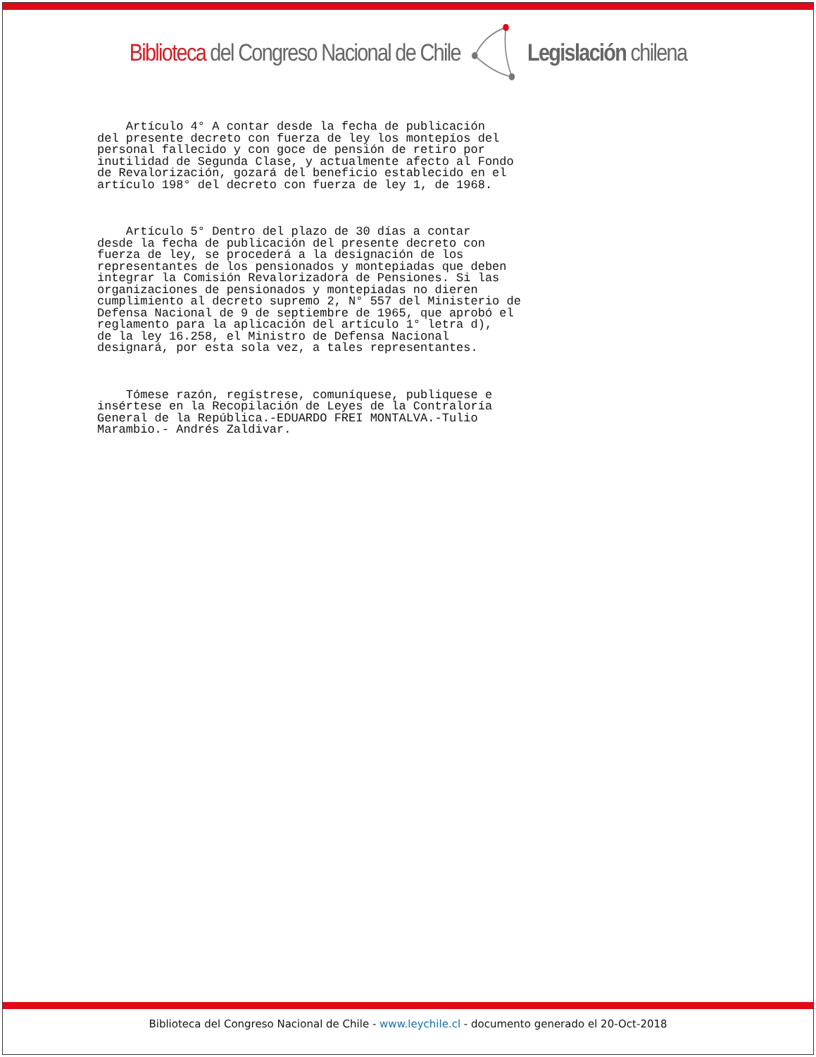Biblioteca del Congreso Nacional de Chile Legislación chilena
Artículo 4° A contar desde la fecha de publicación del presente decreto con fuerza de ley los montepíos del personal fallecido y con goce de pensión de retiro por inutilidad de Segunda Clase, y actualmente afecto al Fondo de Revalorización, gozará del beneficio establecido en el artículo 198° del decreto con fuerza de ley 1, de 1968.
Artículo 5° Dentro del plazo de 30 días a contar desde la fecha de publicación del presente decreto con fuerza de ley, se procederá a la designación de los representantes de los pensionados y montepiadas que deben integrar la Comisión Revalorizadora de Pensiones. Si las organizaciones de pensionados y montepiadas no dieren cumplimiento al decreto supremo 2, N° 557 del Ministerio de Defensa Nacional de 9 de septiembre de 1965, que aprobó el reglamento para la aplicación del artículo 1° letra d), de la ley 16.258, el Ministro de Defensa Nacional designará, por esta sola vez, a tales representantes.
Tómese razón, regístrese, comuníquese, publiquese e insértese en la Recopilación de Leyes de la Contraloría General de la República.-EDUARDO FREI MONTALVA.-Tulio Marambio.- Andrés Zaldivar.
Biblioteca del Congreso Nacional de Chile - www.leychile.cl - documento generado el 20-Oct-2018